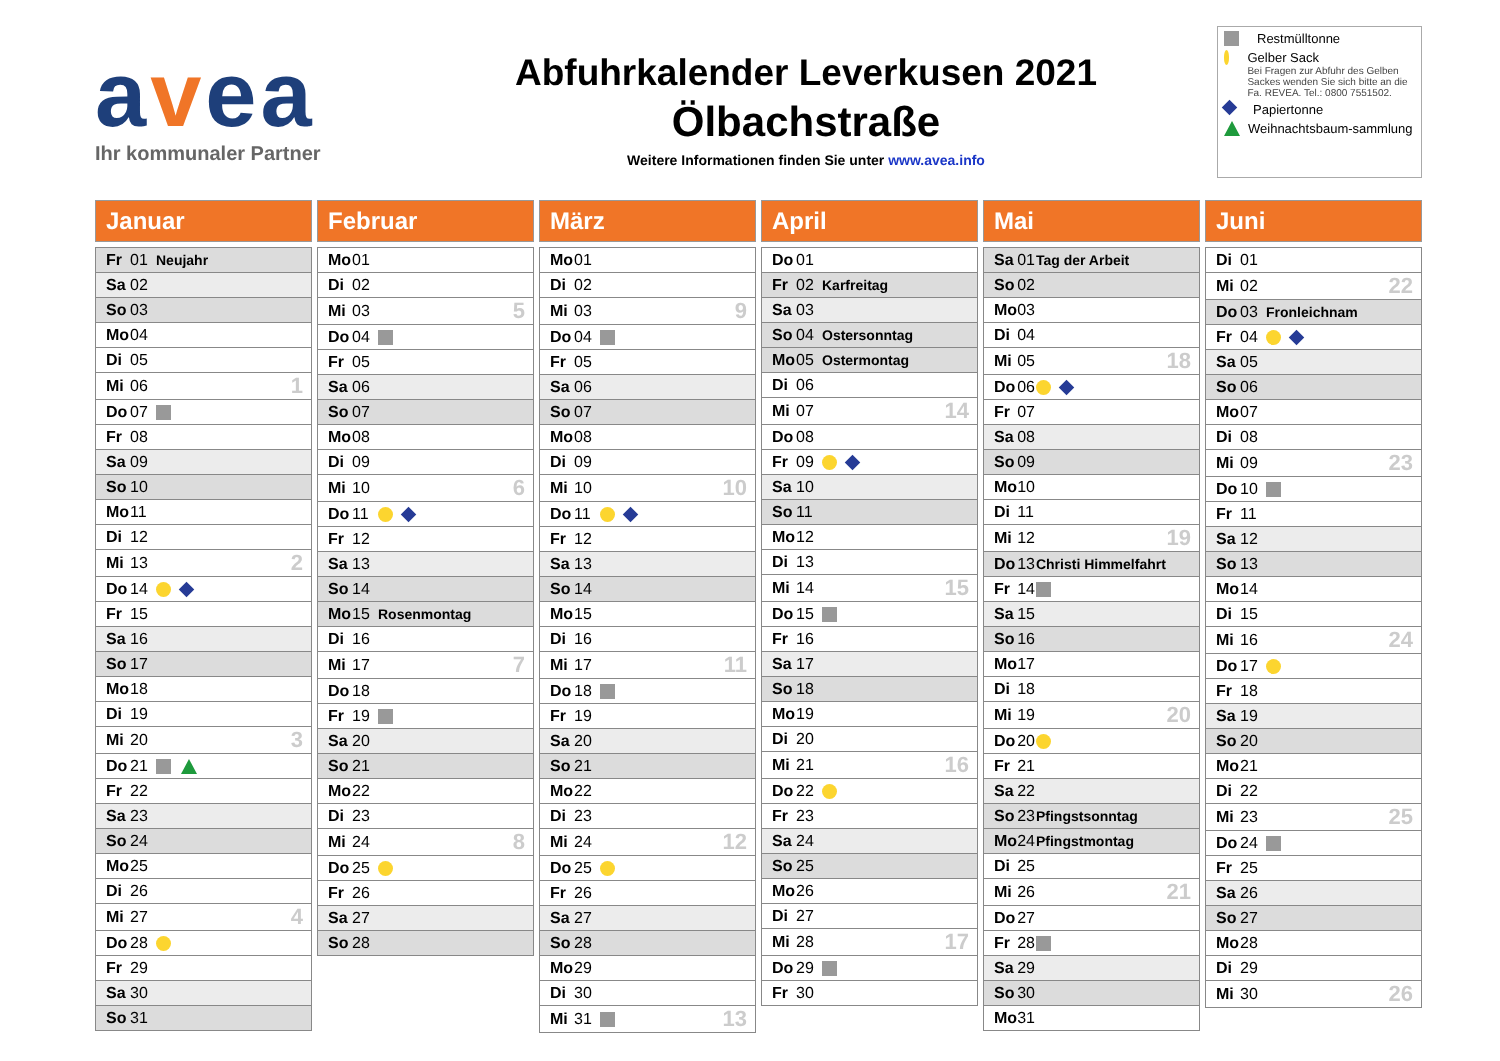avea
Ihr kommunaler Partner
Abfuhrkalender Leverkusen 2021
Ölbachstraße
Weitere Informationen finden Sie unter www.avea.info
Restmülltonne
Gelber Sack
Bei Fragen zur Abfuhr des Gelben Sackes wenden Sie sich bitte an die Fa. REVEA. Tel.: 0800 7551502.
Papiertonne
Weihnachtsbaum-sammlung
Januar
| Fr | 01 | Neujahr | |
| Sa | 02 | | |
| So | 03 | | |
| Mo | 04 | | |
| Di | 05 | | |
| Mi | 06 | | 1 |
| Do | 07 | | |
| Fr | 08 | | |
| Sa | 09 | | |
| So | 10 | | |
| Mo | 11 | | |
| Di | 12 | | |
| Mi | 13 | | 2 |
| Do | 14 | | |
| Fr | 15 | | |
| Sa | 16 | | |
| So | 17 | | |
| Mo | 18 | | |
| Di | 19 | | |
| Mi | 20 | | 3 |
| Do | 21 | | |
| Fr | 22 | | |
| Sa | 23 | | |
| So | 24 | | |
| Mo | 25 | | |
| Di | 26 | | |
| Mi | 27 | | 4 |
| Do | 28 | | |
| Fr | 29 | | |
| Sa | 30 | | |
| So | 31 | | |
Februar
| Mo | 01 | | |
| Di | 02 | | |
| Mi | 03 | | 5 |
| Do | 04 | | |
| Fr | 05 | | |
| Sa | 06 | | |
| So | 07 | | |
| Mo | 08 | | |
| Di | 09 | | |
| Mi | 10 | | 6 |
| Do | 11 | | |
| Fr | 12 | | |
| Sa | 13 | | |
| So | 14 | | |
| Mo | 15 | Rosenmontag | |
| Di | 16 | | |
| Mi | 17 | | 7 |
| Do | 18 | | |
| Fr | 19 | | |
| Sa | 20 | | |
| So | 21 | | |
| Mo | 22 | | |
| Di | 23 | | |
| Mi | 24 | | 8 |
| Do | 25 | | |
| Fr | 26 | | |
| Sa | 27 | | |
| So | 28 | | |
März
| Mo | 01 | | |
| Di | 02 | | |
| Mi | 03 | | 9 |
| Do | 04 | | |
| Fr | 05 | | |
| Sa | 06 | | |
| So | 07 | | |
| Mo | 08 | | |
| Di | 09 | | |
| Mi | 10 | | 10 |
| Do | 11 | | |
| Fr | 12 | | |
| Sa | 13 | | |
| So | 14 | | |
| Mo | 15 | | |
| Di | 16 | | |
| Mi | 17 | | 11 |
| Do | 18 | | |
| Fr | 19 | | |
| Sa | 20 | | |
| So | 21 | | |
| Mo | 22 | | |
| Di | 23 | | |
| Mi | 24 | | 12 |
| Do | 25 | | |
| Fr | 26 | | |
| Sa | 27 | | |
| So | 28 | | |
| Mo | 29 | | |
| Di | 30 | | |
| Mi | 31 | | 13 |
April
| Do | 01 | | |
| Fr | 02 | Karfreitag | |
| Sa | 03 | | |
| So | 04 | Ostersonntag | |
| Mo | 05 | Ostermontag | |
| Di | 06 | | |
| Mi | 07 | | 14 |
| Do | 08 | | |
| Fr | 09 | | |
| Sa | 10 | | |
| So | 11 | | |
| Mo | 12 | | |
| Di | 13 | | |
| Mi | 14 | | 15 |
| Do | 15 | | |
| Fr | 16 | | |
| Sa | 17 | | |
| So | 18 | | |
| Mo | 19 | | |
| Di | 20 | | |
| Mi | 21 | | 16 |
| Do | 22 | | |
| Fr | 23 | | |
| Sa | 24 | | |
| So | 25 | | |
| Mo | 26 | | |
| Di | 27 | | |
| Mi | 28 | | 17 |
| Do | 29 | | |
| Fr | 30 | | |
Mai
| Sa | 01 | Tag der Arbeit | |
| So | 02 | | |
| Mo | 03 | | |
| Di | 04 | | |
| Mi | 05 | | 18 |
| Do | 06 | | |
| Fr | 07 | | |
| Sa | 08 | | |
| So | 09 | | |
| Mo | 10 | | |
| Di | 11 | | |
| Mi | 12 | | 19 |
| Do | 13 | Christi Himmelfahrt | |
| Fr | 14 | | |
| Sa | 15 | | |
| So | 16 | | |
| Mo | 17 | | |
| Di | 18 | | |
| Mi | 19 | | 20 |
| Do | 20 | | |
| Fr | 21 | | |
| Sa | 22 | | |
| So | 23 | Pfingstsonntag | |
| Mo | 24 | Pfingstmontag | |
| Di | 25 | | |
| Mi | 26 | | 21 |
| Do | 27 | | |
| Fr | 28 | | |
| Sa | 29 | | |
| So | 30 | | |
| Mo | 31 | | |
Juni
| Di | 01 | | |
| Mi | 02 | | 22 |
| Do | 03 | Fronleichnam | |
| Fr | 04 | | |
| Sa | 05 | | |
| So | 06 | | |
| Mo | 07 | | |
| Di | 08 | | |
| Mi | 09 | | 23 |
| Do | 10 | | |
| Fr | 11 | | |
| Sa | 12 | | |
| So | 13 | | |
| Mo | 14 | | |
| Di | 15 | | |
| Mi | 16 | | 24 |
| Do | 17 | | |
| Fr | 18 | | |
| Sa | 19 | | |
| So | 20 | | |
| Mo | 21 | | |
| Di | 22 | | |
| Mi | 23 | | 25 |
| Do | 24 | | |
| Fr | 25 | | |
| Sa | 26 | | |
| So | 27 | | |
| Mo | 28 | | |
| Di | 29 | | |
| Mi | 30 | | 26 |